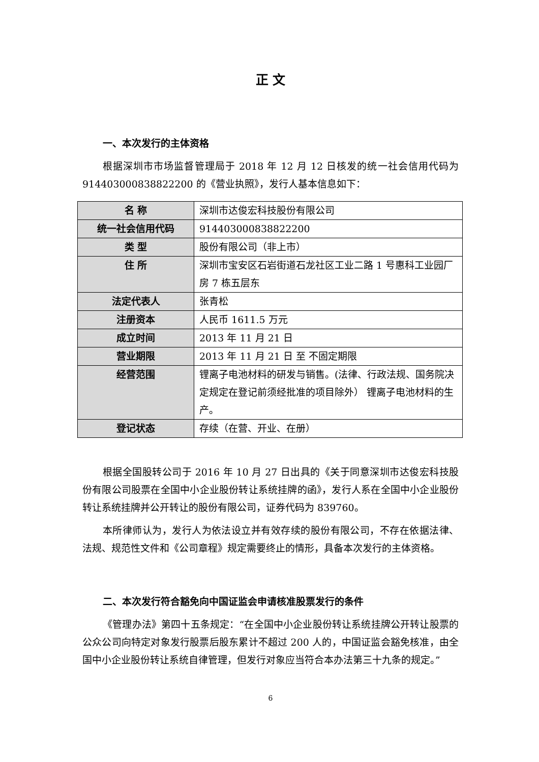正 文
一、本次发行的主体资格
根据深圳市市场监督管理局于 2018 年 12 月 12 日核发的统一社会信用代码为 914403000838822200 的《营业执照》，发行人基本信息如下：
| 名 称 | 深圳市达俊宏科技股份有限公司 |
| 统一社会信用代码 | 914403000838822200 |
| 类 型 | 股份有限公司（非上市） |
| 住 所 | 深圳市宝安区石岩街道石龙社区工业二路 1 号惠科工业园厂房 7 栋五层东 |
| 法定代表人 | 张青松 |
| 注册资本 | 人民币 1611.5 万元 |
| 成立时间 | 2013 年 11 月 21 日 |
| 营业期限 | 2013 年 11 月 21 日 至 不固定期限 |
| 经营范围 | 锂离子电池材料的研发与销售。(法律、行政法规、国务院决定规定在登记前须经批准的项目除外） 锂离子电池材料的生产。 |
| 登记状态 | 存续（在营、开业、在册） |
根据全国股转公司于 2016 年 10 月 27 日出具的《关于同意深圳市达俊宏科技股份有限公司股票在全国中小企业股份转让系统挂牌的函》，发行人系在全国中小企业股份转让系统挂牌并公开转让的股份有限公司，证券代码为 839760。
本所律师认为，发行人为依法设立并有效存续的股份有限公司，不存在依据法律、法规、规范性文件和《公司章程》规定需要终止的情形，具备本次发行的主体资格。
二、本次发行符合豁免向中国证监会申请核准股票发行的条件
《管理办法》第四十五条规定：“在全国中小企业股份转让系统挂牌公开转让股票的公众公司向特定对象发行股票后股东累计不超过 200 人的，中国证监会豁免核准，由全国中小企业股份转让系统自律管理，但发行对象应当符合本办法第三十九条的规定。”
6